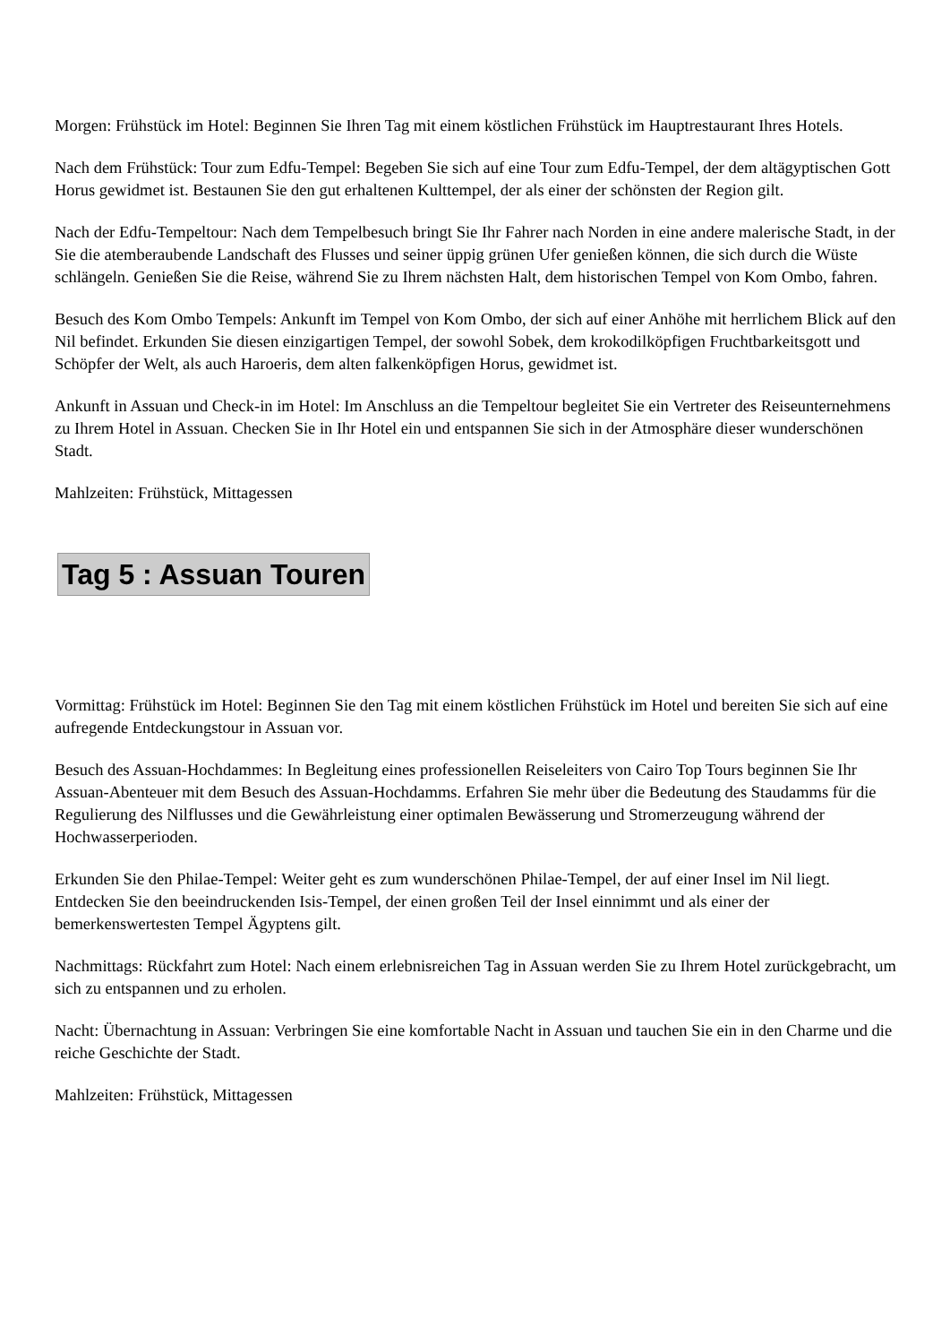Morgen: Frühstück im Hotel: Beginnen Sie Ihren Tag mit einem köstlichen Frühstück im Hauptrestaurant Ihres Hotels.
Nach dem Frühstück: Tour zum Edfu-Tempel: Begeben Sie sich auf eine Tour zum Edfu-Tempel, der dem altägyptischen Gott Horus gewidmet ist. Bestaunen Sie den gut erhaltenen Kulttempel, der als einer der schönsten der Region gilt.
Nach der Edfu-Tempeltour: Nach dem Tempelbesuch bringt Sie Ihr Fahrer nach Norden in eine andere malerische Stadt, in der Sie die atemberaubende Landschaft des Flusses und seiner üppig grünen Ufer genießen können, die sich durch die Wüste schlängeln. Genießen Sie die Reise, während Sie zu Ihrem nächsten Halt, dem historischen Tempel von Kom Ombo, fahren.
Besuch des Kom Ombo Tempels: Ankunft im Tempel von Kom Ombo, der sich auf einer Anhöhe mit herrlichem Blick auf den Nil befindet. Erkunden Sie diesen einzigartigen Tempel, der sowohl Sobek, dem krokodilköpfigen Fruchtbarkeitsgott und Schöpfer der Welt, als auch Haroeris, dem alten falkenköpfigen Horus, gewidmet ist.
Ankunft in Assuan und Check-in im Hotel: Im Anschluss an die Tempeltour begleitet Sie ein Vertreter des Reiseunternehmens zu Ihrem Hotel in Assuan. Checken Sie in Ihr Hotel ein und entspannen Sie sich in der Atmosphäre dieser wunderschönen Stadt.
Mahlzeiten: Frühstück, Mittagessen
Tag 5 : Assuan Touren
Vormittag: Frühstück im Hotel: Beginnen Sie den Tag mit einem köstlichen Frühstück im Hotel und bereiten Sie sich auf eine aufregende Entdeckungstour in Assuan vor.
Besuch des Assuan-Hochdammes: In Begleitung eines professionellen Reiseleiters von Cairo Top Tours beginnen Sie Ihr Assuan-Abenteuer mit dem Besuch des Assuan-Hochdamms. Erfahren Sie mehr über die Bedeutung des Staudamms für die Regulierung des Nilflusses und die Gewährleistung einer optimalen Bewässerung und Stromerzeugung während der Hochwasserperioden.
Erkunden Sie den Philae-Tempel: Weiter geht es zum wunderschönen Philae-Tempel, der auf einer Insel im Nil liegt. Entdecken Sie den beeindruckenden Isis-Tempel, der einen großen Teil der Insel einnimmt und als einer der bemerkenswertesten Tempel Ägyptens gilt.
Nachmittags: Rückfahrt zum Hotel: Nach einem erlebnisreichen Tag in Assuan werden Sie zu Ihrem Hotel zurückgebracht, um sich zu entspannen und zu erholen.
Nacht: Übernachtung in Assuan: Verbringen Sie eine komfortable Nacht in Assuan und tauchen Sie ein in den Charme und die reiche Geschichte der Stadt.
Mahlzeiten: Frühstück, Mittagessen